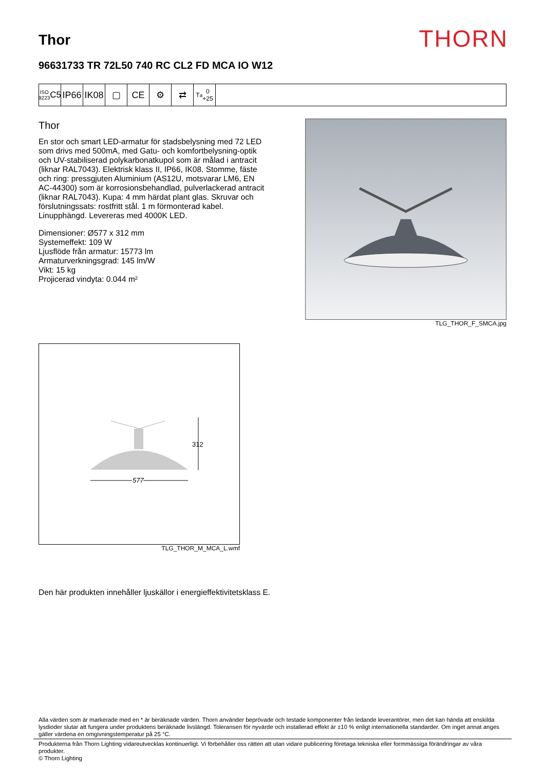Thor
THORN
96631733 TR 72L50 740 RC CL2 FD MCA IO W12
ISO 9223
C5
IP66
IK08
▢ CE ⚙ ⇄
T<sub>a</sub> 0
+25
Thor
En stor och smart LED-armatur för stadsbelysning med 72 LED som drivs med 500mA, med Gatu- och komfortbelysning-optik och UV-stabiliserad polykarbonatkupol som är målad i antracit (liknar RAL7043). Elektrisk klass II, IP66, IK08. Stomme, fäste och ring: pressgjuten Aluminium (AS12U, motsvarar LM6, EN AC-44300) som är korrosionsbehandlad, pulverlackerad antracit (liknar RAL7043). Kupa: 4 mm härdat plant glas. Skruvar och förslutningssats: rostfritt stål. 1 m förmonterad kabel. Linupphängd. Levereras med 4000K LED.
Dimensioner: Ø577 x 312 mm
Systemeffekt: 109 W
Ljusflöde från armatur: 15773 lm
Armaturverkningsgrad: 145 lm/W
Vikt: 15 kg
Projicerad vindyta: 0.044 m²
TLG_THOR_F_SMCA.jpg
312
577
TLG_THOR_M_MCA_L.wmf
Den här produkten innehåller ljuskällor i energieffektivitetsklass E.
Alla värden som är markerade med en * är beräknade värden. Thorn använder beprövade och testade komponenter från ledande leverantörer, men det kan hända att enskilda lysdioder slutar att fungera under produktens beräknade livslängd. Toleransen för nyvärde och installerad effekt är ±10 % enligt internationella standarder. Om inget annat anges gäller värdena en omgivningstemperatur på 25 °C.
Produkterna från Thorn Lighting vidareutvecklas kontinuerligt. Vi förbehåller oss rätten att utan vidare publicering företaga tekniska eller formmässiga förändringar av våra produkter.
© Thorn Lighting